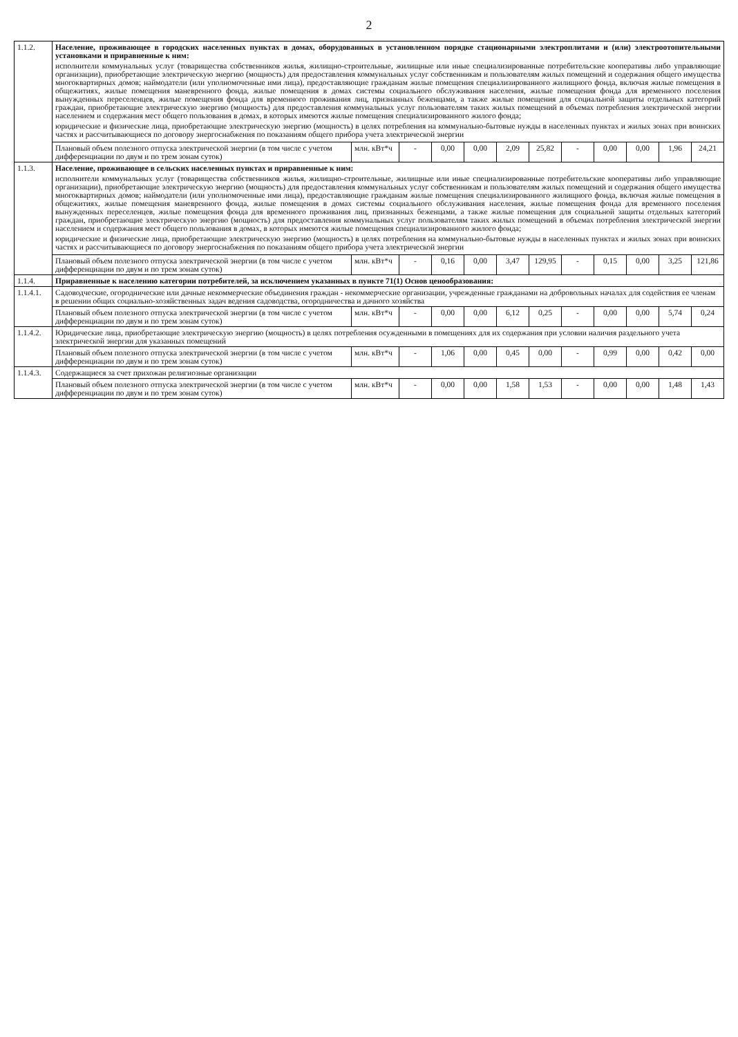2
| 1.1.2. | Население, проживающее в городских населенных пунктах в домах, оборудованных в установленном порядке стационарными электроплитами и (или) электроотопительными установками и приравненные к ним: исполнители коммунальных услуг (товарищества собственников жилья, жилищно-строительные, жилищные или иные специализированные потребительские кооперативы либо управляющие организации), приобретающие электрическую энергию (мощность) для предоставления коммунальных услуг собственникам и пользователям жилых помещений и содержания общего имущества многоквартирных домов; наймодатели (или уполномоченные ими лица), предоставляющие гражданам жилые помещения специализированного жилищного фонда, включая жилые помещения в общежитиях, жилые помещения маневренного фонда, жилые помещения в домах системы социального обслуживания населения, жилые помещения фонда для временного поселения вынужденных переселенцев, жилые помещения фонда для временного проживания лиц, признанных беженцами, а также жилые помещения для социальной защиты отдельных категорий граждан, приобретающие электрическую энергию (мощность) для предоставления коммунальных услуг пользователям таких жилых помещений в объемах потребления электрической энергии населением и содержания мест общего пользования в домах, в которых имеются жилые помещения специализированного жилого фонда; юридические и физические лица, приобретающие электрическую энергию (мощность) в целях потребления на коммунально-бытовые нужды в населенных пунктах и жилых зонах при воинских частях и рассчитывающиеся по договору энергоснабжения по показаниям общего прибора учета электрической энергии | | | | | | | | | | | |
| | Плановый объем полезного отпуска электрической энергии (в том числе с учетом дифференциации по двум и по трем зонам суток) | млн. кВт*ч | - | 0,00 | 0,00 | 2,09 | 25,82 | - | 0,00 | 0,00 | 1,96 | 24,21 |
| 1.1.3. | Население, проживающее в сельских населенных пунктах и приравненные к ним: исполнители коммунальных услуг (товарищества собственников жилья, жилищно-строительные, жилищные или иные специализированные потребительские кооперативы либо управляющие организации), приобретающие электрическую энергию (мощность) для предоставления коммунальных услуг собственникам и пользователям жилых помещений и содержания общего имущества многоквартирных домов; наймодатели (или уполномоченные ими лица), предоставляющие гражданам жилые помещения специализированного жилищного фонда, включая жилые помещения в общежитиях, жилые помещения маневренного фонда, жилые помещения в домах системы социального обслуживания населения, жилые помещения фонда для временного поселения вынужденных переселенцев, жилые помещения фонда для временного проживания лиц, признанных беженцами, а также жилые помещения для социальной защиты отдельных категорий граждан, приобретающие электрическую энергию (мощность) для предоставления коммунальных услуг пользователям таких жилых помещений в объемах потребления электрической энергии населением и содержания мест общего пользования в домах, в которых имеются жилые помещения специализированного жилого фонда; юридические и физические лица, приобретающие электрическую энергию (мощность) в целях потребления на коммунально-бытовые нужды в населенных пунктах и жилых зонах при воинских частях и рассчитывающиеся по договору энергоснабжения по показаниям общего прибора учета электрической энергии | | | | | | | | | | | |
| | Плановый объем полезного отпуска электрической энергии (в том числе с учетом дифференциации по двум и по трем зонам суток) | млн. кВт*ч | - | 0,16 | 0,00 | 3,47 | 129,95 | - | 0,15 | 0,00 | 3,25 | 121,86 |
| 1.1.4. | Приравненные к населению категории потребителей, за исключением указанных в пункте 71(1) Основ ценообразования: | | | | | | | | | | | |
| 1.1.4.1. | Садоводческие, огороднические или дачные некоммерческие объединения граждан - некоммерческие организации, учрежденные гражданами на добровольных началах для содействия ее членам в решении общих социально-хозяйственных задач ведения садоводства, огородничества и дачного хозяйства | | | | | | | | | | | |
| | Плановый объем полезного отпуска электрической энергии (в том числе с учетом дифференциации по двум и по трем зонам суток) | млн. кВт*ч | - | 0,00 | 0,00 | 6,12 | 0,25 | - | 0,00 | 0,00 | 5,74 | 0,24 |
| 1.1.4.2. | Юридические лица, приобретающие электрическую энергию (мощность) в целях потребления осужденными в помещениях для их содержания при условии наличия раздельного учета электрической энергии для указанных помещений | | | | | | | | | | | |
| | Плановый объем полезного отпуска электрической энергии (в том числе с учетом дифференциации по двум и по трем зонам суток) | млн. кВт*ч | - | 1,06 | 0,00 | 0,45 | 0,00 | - | 0,99 | 0,00 | 0,42 | 0,00 |
| 1.1.4.3. | Содержащиеся за счет прихожан религиозные организации | | | | | | | | | | | |
| | Плановый объем полезного отпуска электрической энергии (в том числе с учетом дифференциации по двум и по трем зонам суток) | млн. кВт*ч | - | 0,00 | 0,00 | 1,58 | 1,53 | - | 0,00 | 0,00 | 1,48 | 1,43 |